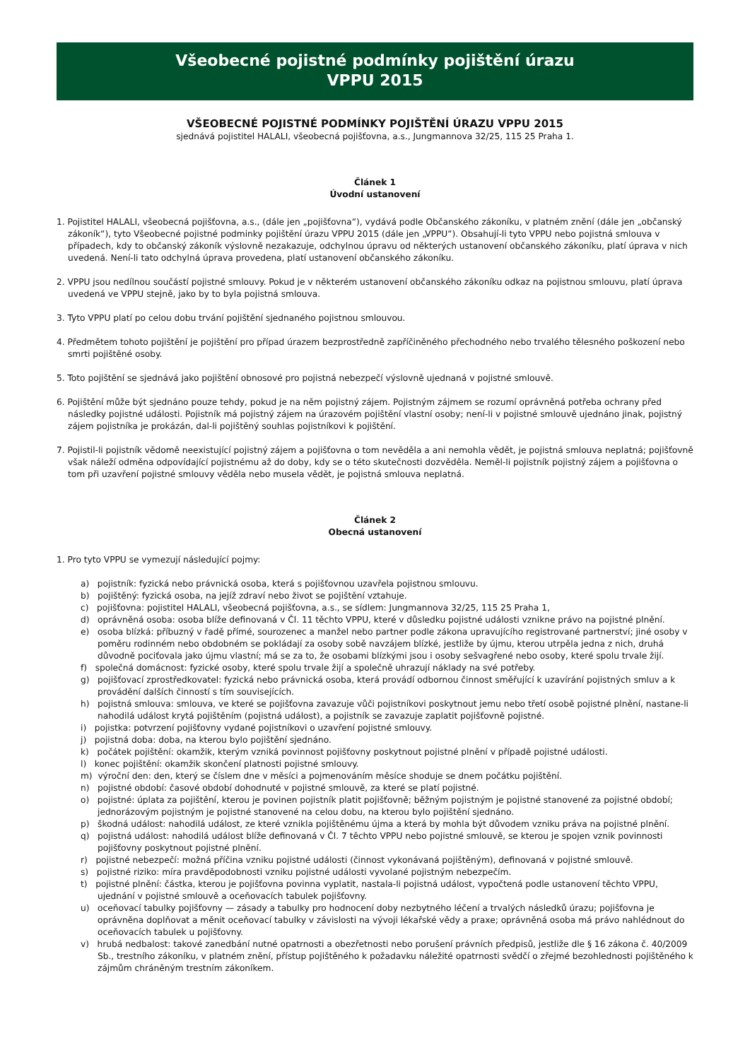Všeobecné pojistné podmínky pojištění úrazu
VPPU 2015
VŠEOBECNÉ POJISTNÉ PODMÍNKY POJIŠTĚNÍ ÚRAZU VPPU 2015
sjednává pojistitel HALALI, všeobecná pojišťovna, a.s., Jungmannova 32/25, 115 25 Praha 1.
Článek 1
Úvodní ustanovení
1. Pojistitel HALALI, všeobecná pojišťovna, a.s., (dále jen „pojišťovna“), vydává podle Občanského zákoníku, v platném znění (dále jen „občanský zákoník“), tyto Všeobecné pojistné podminky pojištění úrazu VPPU 2015 (dále jen „VPPU“). Obsahují-li tyto VPPU nebo pojistná smlouva v případech, kdy to občanský zákoník výslovně nezakazuje, odchylnou úpravu od některých ustanovení občanského zákoníku, platí úprava v nich uvedená. Není-li tato odchylná úprava provedena, platí ustanovení občanského zákoníku.
2. VPPU jsou nedílnou součástí pojistné smlouvy. Pokud je v některém ustanovení občanského zákoníku odkaz na pojistnou smlouvu, platí úprava uvedená ve VPPU stejně, jako by to byla pojistná smlouva.
3. Tyto VPPU platí po celou dobu trvání pojištění sjednaného pojistnou smlouvou.
4. Předmětem tohoto pojištění je pojištění pro případ úrazem bezprostředně zapříčiněného přechodného nebo trvalého tělesného poškození nebo smrti pojištěné osoby.
5. Toto pojištění se sjednává jako pojištění obnosové pro pojistná nebezpečí výslovně ujednaná v pojistné smlouvě.
6. Pojištění může být sjednáno pouze tehdy, pokud je na něm pojistný zájem. Pojistným zájmem se rozumí oprávněná potřeba ochrany před následky pojistné události. Pojistník má pojistný zájem na úrazovém pojištění vlastní osoby; není-li v pojistné smlouvě ujednáno jinak, pojistný zájem pojistníka je prokázán, dal-li pojištěný souhlas pojistníkovi k pojištění.
7. Pojistil-li pojistník vědomě neexistující pojistný zájem a pojišťovna o tom nevěděla a ani nemohla vědět, je pojistná smlouva neplatná; pojišťovně však náleží odměna odpovídající pojistnému až do doby, kdy se o této skutečnosti dozvěděla. Neměl-li pojistník pojistný zájem a pojišťovna o tom při uzavření pojistné smlouvy věděla nebo musela vědět, je pojistná smlouva neplatná.
Článek 2
Obecná ustanovení
1. Pro tyto VPPU se vymezují následující pojmy:
a) pojistník: fyzická nebo právnická osoba, která s pojišťovnou uzavřela pojistnou smlouvu.
b) pojištěný: fyzická osoba, na jejíž zdraví nebo život se pojištění vztahuje.
c) pojišťovna: pojistitel HALALI, všeobecná pojišťovna, a.s., se sídlem: Jungmannova 32/25, 115 25 Praha 1,
d) oprávněná osoba: osoba blíže definovaná v Čl. 11 těchto VPPU, které v důsledku pojistné události vznikne právo na pojistné plnění.
e) osoba blízká: příbuzný v řadě přímé, sourozenec a manžel nebo partner podle zákona upravujícího registrované partnerství; jiné osoby v poměru rodinném nebo obdobném se pokládají za osoby sobě navzájem blízké, jestliže by újmu, kterou utrpěla jedna z nich, druhá důvodně pociťovala jako újmu vlastní; má se za to, že osobami blízkými jsou i osoby sešvagřené nebo osoby, které spolu trvale žijí.
f) společná domácnost: fyzické osoby, které spolu trvale žijí a společně uhrazují náklady na své potřeby.
g) pojišťovací zprostředkovatel: fyzická nebo právnická osoba, která provádí odbornou činnost směřující k uzavírání pojistných smluv a k provádění dalších činností s tím souvisejících.
h) pojistná smlouva: smlouva, ve které se pojišťovna zavazuje vůči pojistníkovi poskytnout jemu nebo třetí osobě pojistné plnění, nastane-li nahodilá událost krytá pojištěním (pojistná událost), a pojistník se zavazuje zaplatit pojišťovně pojistné.
i) pojistka: potvrzení pojišťovny vydané pojistníkovi o uzavření pojistné smlouvy.
j) pojistná doba: doba, na kterou bylo pojištění sjednáno.
k) počátek pojištění: okamžik, kterým vzniká povinnost pojišťovny poskytnout pojistné plnění v případě pojistné události.
l) konec pojištění: okamžik skončení platnosti pojistné smlouvy.
m) výroční den: den, který se číslem dne v měsíci a pojmenováním měsíce shoduje se dnem počátku pojištění.
n) pojistné období: časové období dohodnuté v pojistné smlouvě, za které se platí pojistné.
o) pojistné: úplata za pojištění, kterou je povinen pojistník platit pojišťovně; běžným pojistným je pojistné stanovené za pojistné období; jednorázovým pojistným je pojistné stanovené na celou dobu, na kterou bylo pojištění sjednáno.
p) škodná událost: nahodilá událost, ze které vznikla pojištěnému újma a která by mohla být důvodem vzniku práva na pojistné plnění.
q) pojistná událost: nahodilá událost blíže definovaná v Čl. 7 těchto VPPU nebo pojistné smlouvě, se kterou je spojen vznik povinnosti pojišťovny poskytnout pojistné plnění.
r) pojistné nebezpečí: možná příčina vzniku pojistné události (činnost vykonávaná pojištěným), definovaná v pojistné smlouvě.
s) pojistné riziko: míra pravděpodobnosti vzniku pojistné události vyvolané pojistným nebezpečím.
t) pojistné plnění: částka, kterou je pojišťovna povinna vyplatit, nastala-li pojistná událost, vypočtená podle ustanovení těchto VPPU, ujednání v pojistné smlouvě a oceňovacích tabulek pojišťovny.
u) oceňovací tabulky pojišťovny — zásady a tabulky pro hodnocení doby nezbytného léčení a trvalých následků úrazu; pojišťovna je oprávněna doplňovat a měnit oceňovací tabulky v závislosti na vývoji lékařské vědy a praxe; oprávněná osoba má právo nahlédnout do oceňovacích tabulek u pojišťovny.
v) hrubá nedbalost: takové zanedbání nutné opatrnosti a obezřetnosti nebo porušení právních předpisů, jestliže dle § 16 zákona č. 40/2009 Sb., trestního zákoníku, v platném znění, přístup pojištěného k požadavku náležité opatrnosti svědčí o zřejmé bezohlednosti pojištěného k zájmům chráněným trestním zákoníkem.